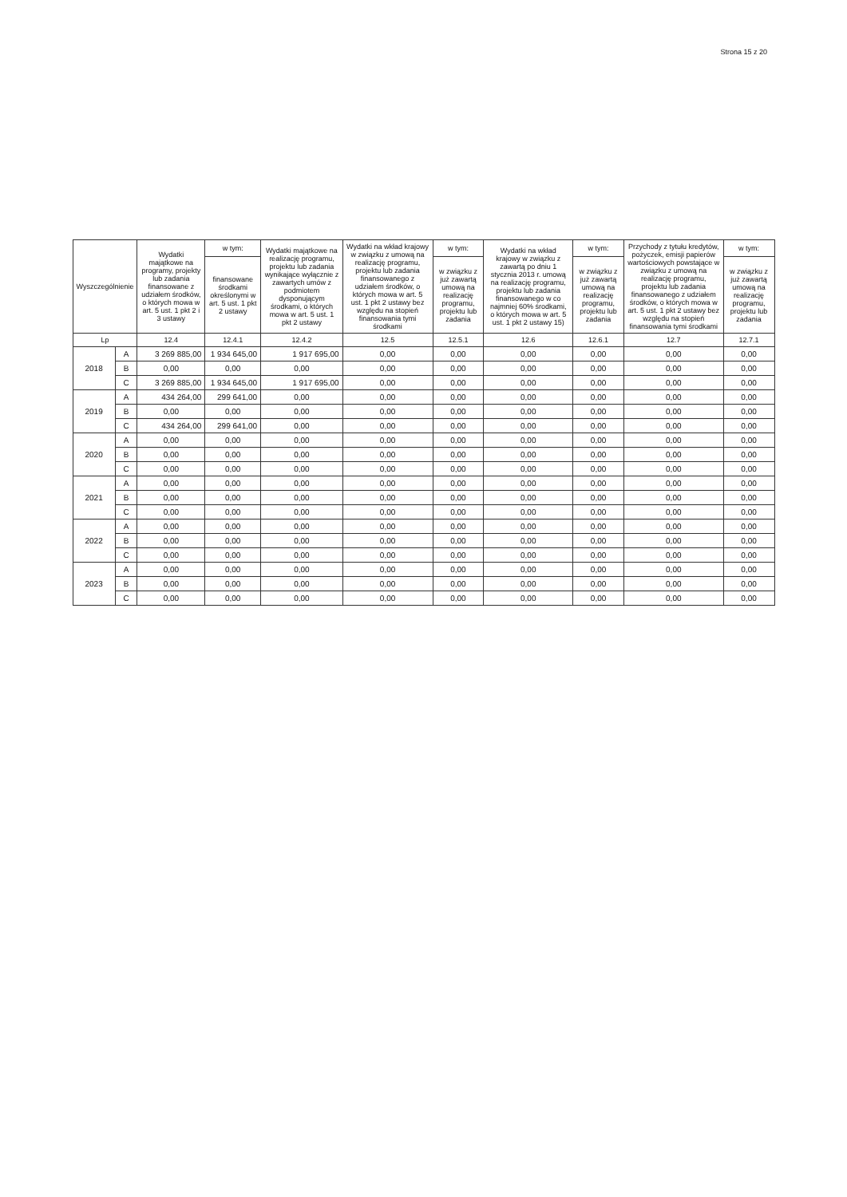Strona 15 z 20
| Wyszczególnienie | | Wydatki majątkowe na programy, projekty lub zadania finansowane z udziałem środków, o których mowa w art. 5 ust. 1 pkt 2 i 3 ustawy | w tym: | Wydatki majątkowe na realizację programu, projektu lub zadania wynikające wyłącznie z zawartych umów z podmiotem dysponującym środkami, o których mowa w art. 5 ust. 1 pkt 2 ustawy | Wydatki na wkład krajowy w związku z umową na realizację programu, projektu lub zadania finansowanego z udziałem środków, o których mowa w art. 5 ust. 1 pkt 2 ustawy bez względu na stopień finansowania tymi środkami | w tym: | Wydatki na wkład krajowy w związku z zawartą po dniu 1 stycznia 2013 r. umową na realizację programu, projektu lub zadania finansowanego w co najmniej 60% środkami, o których mowa w art. 5 ust. 1 pkt 2 ustawy 15) | w tym: | Przychody z tytułu kredytów, pożyczek, emisji papierów wartościowych powstające w związku z umową na realizację programu, projektu lub zadania finansowanego z udziałem środków, o których mowa w art. 5 ust. 1 pkt 2 ustawy bez względu na stopień finansowania tymi środkami | w tym: |
| --- | --- | --- | --- | --- | --- | --- | --- | --- | --- | --- |
| | | | finansowane środkami określonymi w art. 5 ust. 1 pkt 2 ustawy | | | w związku z już zawartą umową na realizację programu, projektu lub zadania | | w związku z już zawartą umową na realizację programu, projektu lub zadania | | w związku z już zawartą umową na realizację programu, projektu lub zadania |
| Lp | | 12.4 | 12.4.1 | 12.4.2 | 12.5 | 12.5.1 | 12.6 | 12.6.1 | 12.7 | 12.7.1 |
| 2018 | A | 3 269 885,00 | 1 934 645,00 | 1 917 695,00 | 0,00 | 0,00 | 0,00 | 0,00 | 0,00 | 0,00 |
| | B | 0,00 | 0,00 | 0,00 | 0,00 | 0,00 | 0,00 | 0,00 | 0,00 | 0,00 |
| | C | 3 269 885,00 | 1 934 645,00 | 1 917 695,00 | 0,00 | 0,00 | 0,00 | 0,00 | 0,00 | 0,00 |
| 2019 | A | 434 264,00 | 299 641,00 | 0,00 | 0,00 | 0,00 | 0,00 | 0,00 | 0,00 | 0,00 |
| | B | 0,00 | 0,00 | 0,00 | 0,00 | 0,00 | 0,00 | 0,00 | 0,00 | 0,00 |
| | C | 434 264,00 | 299 641,00 | 0,00 | 0,00 | 0,00 | 0,00 | 0,00 | 0,00 | 0,00 |
| 2020 | A | 0,00 | 0,00 | 0,00 | 0,00 | 0,00 | 0,00 | 0,00 | 0,00 | 0,00 |
| | B | 0,00 | 0,00 | 0,00 | 0,00 | 0,00 | 0,00 | 0,00 | 0,00 | 0,00 |
| | C | 0,00 | 0,00 | 0,00 | 0,00 | 0,00 | 0,00 | 0,00 | 0,00 | 0,00 |
| 2021 | A | 0,00 | 0,00 | 0,00 | 0,00 | 0,00 | 0,00 | 0,00 | 0,00 | 0,00 |
| | B | 0,00 | 0,00 | 0,00 | 0,00 | 0,00 | 0,00 | 0,00 | 0,00 | 0,00 |
| | C | 0,00 | 0,00 | 0,00 | 0,00 | 0,00 | 0,00 | 0,00 | 0,00 | 0,00 |
| 2022 | A | 0,00 | 0,00 | 0,00 | 0,00 | 0,00 | 0,00 | 0,00 | 0,00 | 0,00 |
| | B | 0,00 | 0,00 | 0,00 | 0,00 | 0,00 | 0,00 | 0,00 | 0,00 | 0,00 |
| | C | 0,00 | 0,00 | 0,00 | 0,00 | 0,00 | 0,00 | 0,00 | 0,00 | 0,00 |
| 2023 | A | 0,00 | 0,00 | 0,00 | 0,00 | 0,00 | 0,00 | 0,00 | 0,00 | 0,00 |
| | B | 0,00 | 0,00 | 0,00 | 0,00 | 0,00 | 0,00 | 0,00 | 0,00 | 0,00 |
| | C | 0,00 | 0,00 | 0,00 | 0,00 | 0,00 | 0,00 | 0,00 | 0,00 | 0,00 |